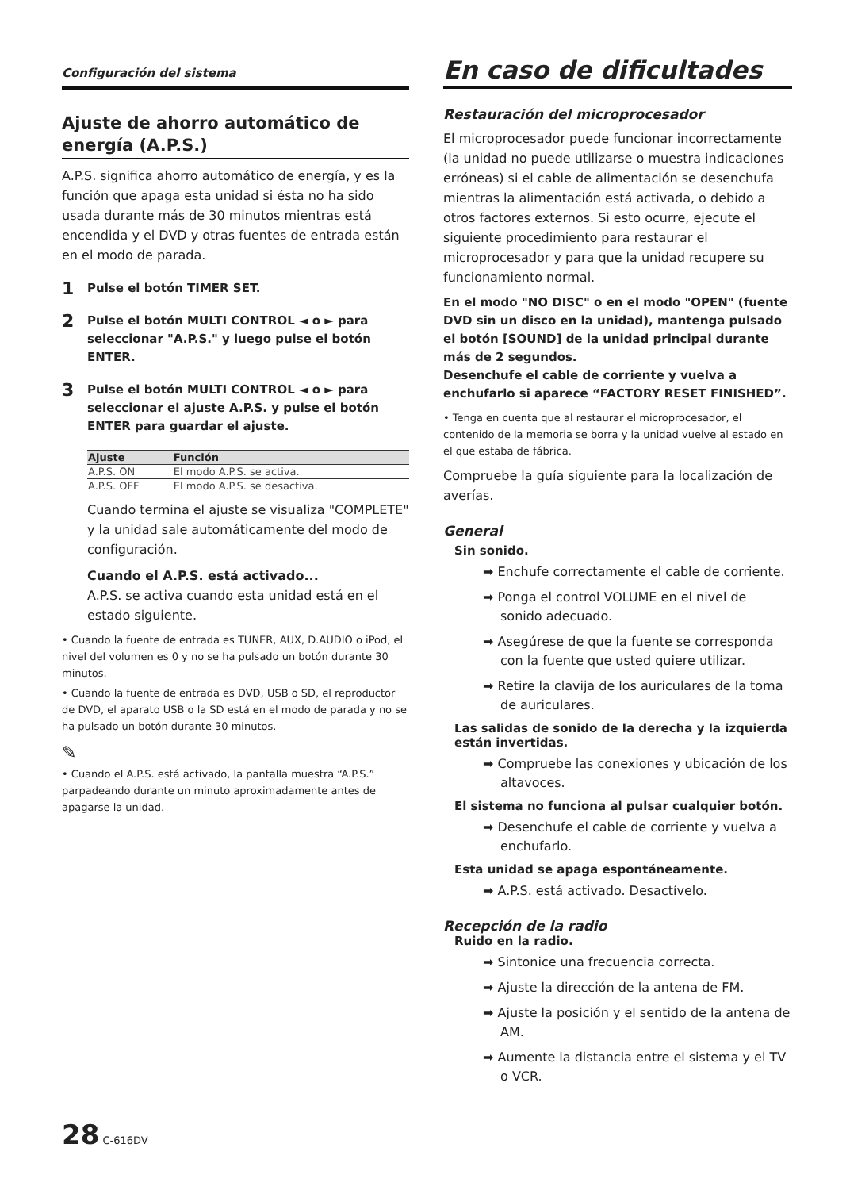Configuración del sistema
Ajuste de ahorro automático de energía (A.P.S.)
A.P.S. significa ahorro automático de energía, y es la función que apaga esta unidad si ésta no ha sido usada durante más de 30 minutos mientras está encendida y el DVD y otras fuentes de entrada están en el modo de parada.
1 Pulse el botón TIMER SET.
2 Pulse el botón MULTI CONTROL ◄ o ► para seleccionar "A.P.S." y luego pulse el botón ENTER.
3 Pulse el botón MULTI CONTROL ◄ o ► para seleccionar el ajuste A.P.S. y pulse el botón ENTER para guardar el ajuste.
| Ajuste | Función |
| --- | --- |
| A.P.S. ON | El modo A.P.S. se activa. |
| A.P.S. OFF | El modo A.P.S. se desactiva. |
Cuando termina el ajuste se visualiza "COMPLETE" y la unidad sale automáticamente del modo de configuración.
Cuando el A.P.S. está activado...
A.P.S. se activa cuando esta unidad está en el estado siguiente.
• Cuando la fuente de entrada es TUNER, AUX, D.AUDIO o iPod, el nivel del volumen es 0 y no se ha pulsado un botón durante 30 minutos.
• Cuando la fuente de entrada es DVD, USB o SD, el reproductor de DVD, el aparato USB o la SD está en el modo de parada y no se ha pulsado un botón durante 30 minutos.
✎
• Cuando el A.P.S. está activado, la pantalla muestra “A.P.S.” parpadeando durante un minuto aproximadamente antes de apagarse la unidad.
En caso de dificultades
Restauración del microprocesador
El microprocesador puede funcionar incorrectamente (la unidad no puede utilizarse o muestra indicaciones erróneas) si el cable de alimentación se desenchufa mientras la alimentación está activada, o debido a otros factores externos. Si esto ocurre, ejecute el siguiente procedimiento para restaurar el microprocesador y para que la unidad recupere su funcionamiento normal.
En el modo "NO DISC" o en el modo "OPEN" (fuente DVD sin un disco en la unidad), mantenga pulsado el botón [SOUND] de la unidad principal durante más de 2 segundos.
Desenchufe el cable de corriente y vuelva a enchufarlo si aparece “FACTORY RESET FINISHED”.
• Tenga en cuenta que al restaurar el microprocesador, el contenido de la memoria se borra y la unidad vuelve al estado en el que estaba de fábrica.
Compruebe la guía siguiente para la localización de averías.
General
Sin sonido.
➡ Enchufe correctamente el cable de corriente.
➡ Ponga el control VOLUME en el nivel de sonido adecuado.
➡ Asegúrese de que la fuente se corresponda con la fuente que usted quiere utilizar.
➡ Retire la clavija de los auriculares de la toma de auriculares.
Las salidas de sonido de la derecha y la izquierda están invertidas.
➡ Compruebe las conexiones y ubicación de los altavoces.
El sistema no funciona al pulsar cualquier botón.
➡ Desenchufe el cable de corriente y vuelva a enchufarlo.
Esta unidad se apaga espontáneamente.
➡ A.P.S. está activado. Desactívelo.
Recepción de la radio
Ruido en la radio.
➡ Sintonice una frecuencia correcta.
➡ Ajuste la dirección de la antena de FM.
➡ Ajuste la posición y el sentido de la antena de AM.
➡ Aumente la distancia entre el sistema y el TV o VCR.
28 C-616DV